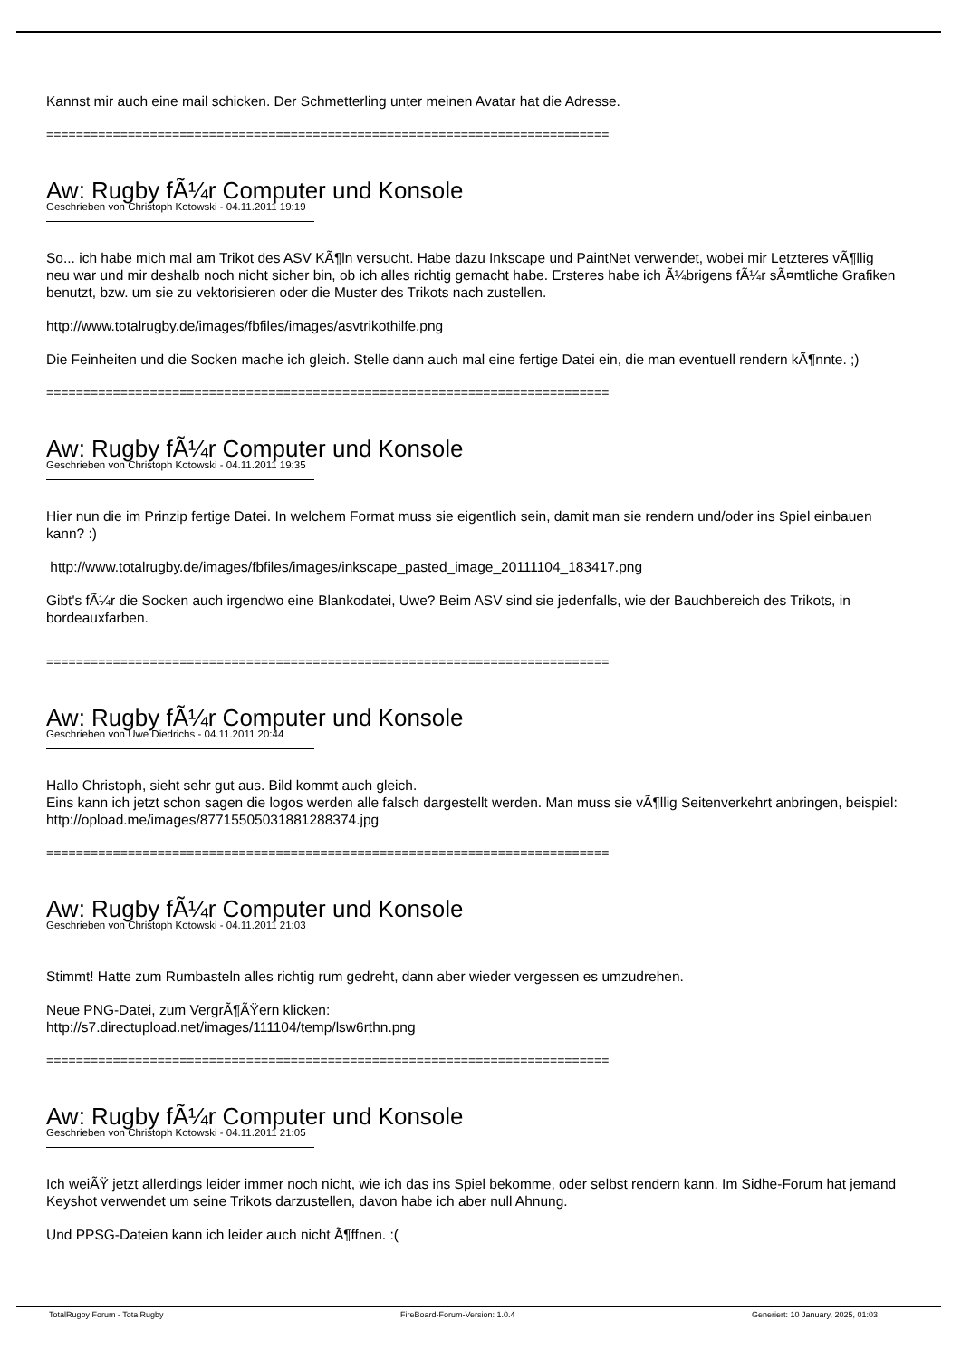Kannst mir auch eine mail schicken. Der Schmetterling unter meinen Avatar hat die Adresse.
============================================================================
Aw: Rugby fÃ¼r Computer und Konsole
Geschrieben von Christoph Kotowski - 04.11.2011 19:19
So... ich habe mich mal am Trikot des ASV KÃ¶ln versucht. Habe dazu Inkscape und PaintNet verwendet, wobei mir Letzteres vÃ¶llig neu war und mir deshalb noch nicht sicher bin, ob ich alles richtig gemacht habe. Ersteres habe ich Ã¼brigens fÃ¼r sÃ¤mtliche Grafiken benutzt, bzw. um sie zu vektorisieren oder die Muster des Trikots nach zustellen.
http://www.totalrugby.de/images/fbfiles/images/asvtrikothilfe.png
Die Feinheiten und die Socken mache ich gleich. Stelle dann auch mal eine fertige Datei ein, die man eventuell rendern kÃ¶nnte. ;)
============================================================================
Aw: Rugby fÃ¼r Computer und Konsole
Geschrieben von Christoph Kotowski - 04.11.2011 19:35
Hier nun die im Prinzip fertige Datei. In welchem Format muss sie eigentlich sein, damit man sie rendern und/oder ins Spiel einbauen kann? :)
http://www.totalrugby.de/images/fbfiles/images/inkscape_pasted_image_20111104_183417.png
Gibt's fÃ¼r die Socken auch irgendwo eine Blankodatei, Uwe? Beim ASV sind sie jedenfalls, wie der Bauchbereich des Trikots, in bordeauxfarben.
============================================================================
Aw: Rugby fÃ¼r Computer und Konsole
Geschrieben von Uwe Diedrichs - 04.11.2011 20:44
Hallo Christoph, sieht sehr gut aus. Bild kommt auch gleich.
Eins kann ich jetzt schon sagen die logos werden alle falsch dargestellt werden. Man muss sie vÃ¶llig Seitenverkehrt anbringen, beispiel: http://opload.me/images/87715505031881288374.jpg
============================================================================
Aw: Rugby fÃ¼r Computer und Konsole
Geschrieben von Christoph Kotowski - 04.11.2011 21:03
Stimmt! Hatte zum Rumbasteln alles richtig rum gedreht, dann aber wieder vergessen es umzudrehen.
Neue PNG-Datei, zum VergrÃ¶ÃŸern klicken:
http://s7.directupload.net/images/111104/temp/lsw6rthn.png
============================================================================
Aw: Rugby fÃ¼r Computer und Konsole
Geschrieben von Christoph Kotowski - 04.11.2011 21:05
Ich weiÃŸ jetzt allerdings leider immer noch nicht, wie ich das ins Spiel bekomme, oder selbst rendern kann. Im Sidhe-Forum hat jemand Keyshot verwendet um seine Trikots darzustellen, davon habe ich aber null Ahnung.
Und PPSG-Dateien kann ich leider auch nicht Ã¶ffnen. :(
TotalRugby Forum - TotalRugby FireBoard-Forum-Version: 1.0.4 Generiert: 10 January, 2025, 01:03